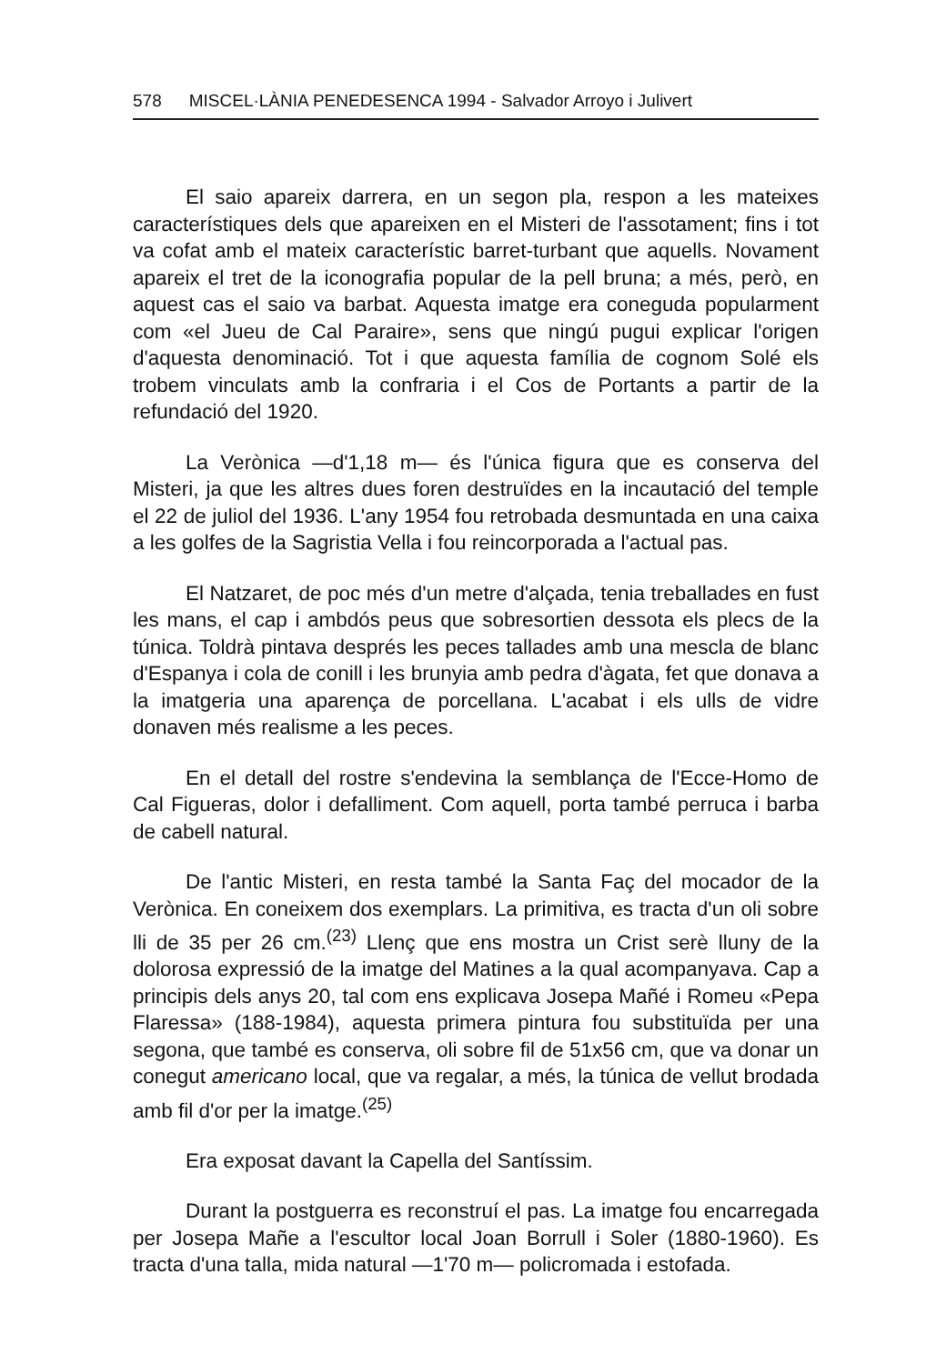578 MISCEL·LÀNIA PENEDESENCA 1994 - Salvador Arroyo i Julivert
El saio apareix darrera, en un segon pla, respon a les mateixes característiques dels que apareixen en el Misteri de l'assotament; fins i tot va cofat amb el mateix característic barret-turbant que aquells. Novament apareix el tret de la iconografia popular de la pell bruna; a més, però, en aquest cas el saio va barbat. Aquesta imatge era coneguda popularment com «el Jueu de Cal Paraire», sens que ningú pugui explicar l'origen d'aquesta denominació. Tot i que aquesta família de cognom Solé els trobem vinculats amb la confraria i el Cos de Portants a partir de la refundació del 1920.
La Verònica —d'1,18 m— és l'única figura que es conserva del Misteri, ja que les altres dues foren destruïdes en la incautació del temple el 22 de juliol del 1936. L'any 1954 fou retrobada desmuntada en una caixa a les golfes de la Sagristia Vella i fou reincorporada a l'actual pas.
El Natzaret, de poc més d'un metre d'alçada, tenia treballades en fust les mans, el cap i ambdós peus que sobresortien dessota els plecs de la túnica. Toldrà pintava després les peces tallades amb una mescla de blanc d'Espanya i cola de conill i les brunyia amb pedra d'àgata, fet que donava a la imatgeria una aparença de porcellana. L'acabat i els ulls de vidre donaven més realisme a les peces.
En el detall del rostre s'endevina la semblança de l'Ecce-Homo de Cal Figueras, dolor i defalliment. Com aquell, porta també perruca i barba de cabell natural.
De l'antic Misteri, en resta també la Santa Faç del mocador de la Verònica. En coneixem dos exemplars. La primitiva, es tracta d'un oli sobre lli de 35 per 26 cm.<sup>(23)</sup> Llenç que ens mostra un Crist serè lluny de la dolorosa expressió de la imatge del Matines a la qual acompanyava. Cap a principis dels anys 20, tal com ens explicava Josepa Mañé i Romeu «Pepa Flaressa» (188-1984), aquesta primera pintura fou substituïda per una segona, que també es conserva, oli sobre fil de 51x56 cm, que va donar un conegut americano local, que va regalar, a més, la túnica de vellut brodada amb fil d'or per la imatge.<sup>(25)</sup>
Era exposat davant la Capella del Santíssim.
Durant la postguerra es reconstruí el pas. La imatge fou encarregada per Josepa Mañe a l'escultor local Joan Borrull i Soler (1880-1960). Es tracta d'una talla, mida natural —1'70 m— policromada i estofada.